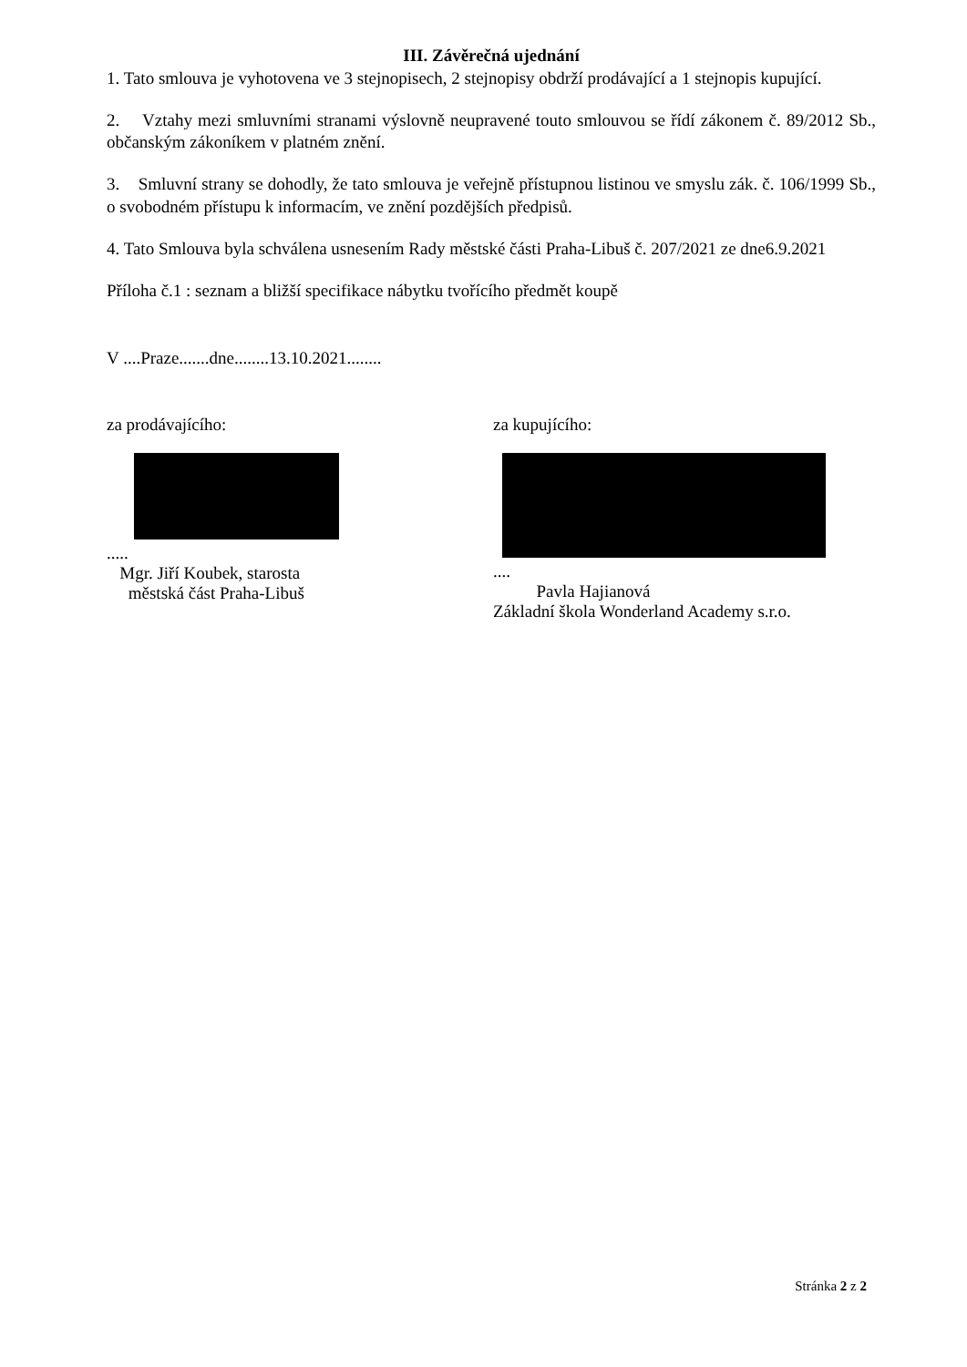III. Závěrečná ujednání
1. Tato smlouva je vyhotovena ve 3 stejnopisech, 2 stejnopisy obdrží prodávající a 1 stejnopis kupující.
2. Vztahy mezi smluvními stranami výslovně neupravené touto smlouvou se řídí zákonem č. 89/2012 Sb., občanským zákoníkem v platném znění.
3. Smluvní strany se dohodly, že tato smlouva je veřejně přístupnou listinou ve smyslu zák. č. 106/1999 Sb., o svobodném přístupu k informacím, ve znění pozdějších předpisů.
4. Tato Smlouva byla schválena usnesením Rady městské části Praha-Libuš č. 207/2021 ze dne6.9.2021
Příloha č.1 : seznam a bližší specifikace nábytku tvořícího předmět koupě
V ....Praze.......dne........13.10.2021........
za prodávajícího:
.....
Mgr. Jiří Koubek, starosta
městská část Praha-Libuš
za kupujícího:
....
Pavla Hajianová
Základní škola Wonderland Academy s.r.o.
Stránka 2 z 2